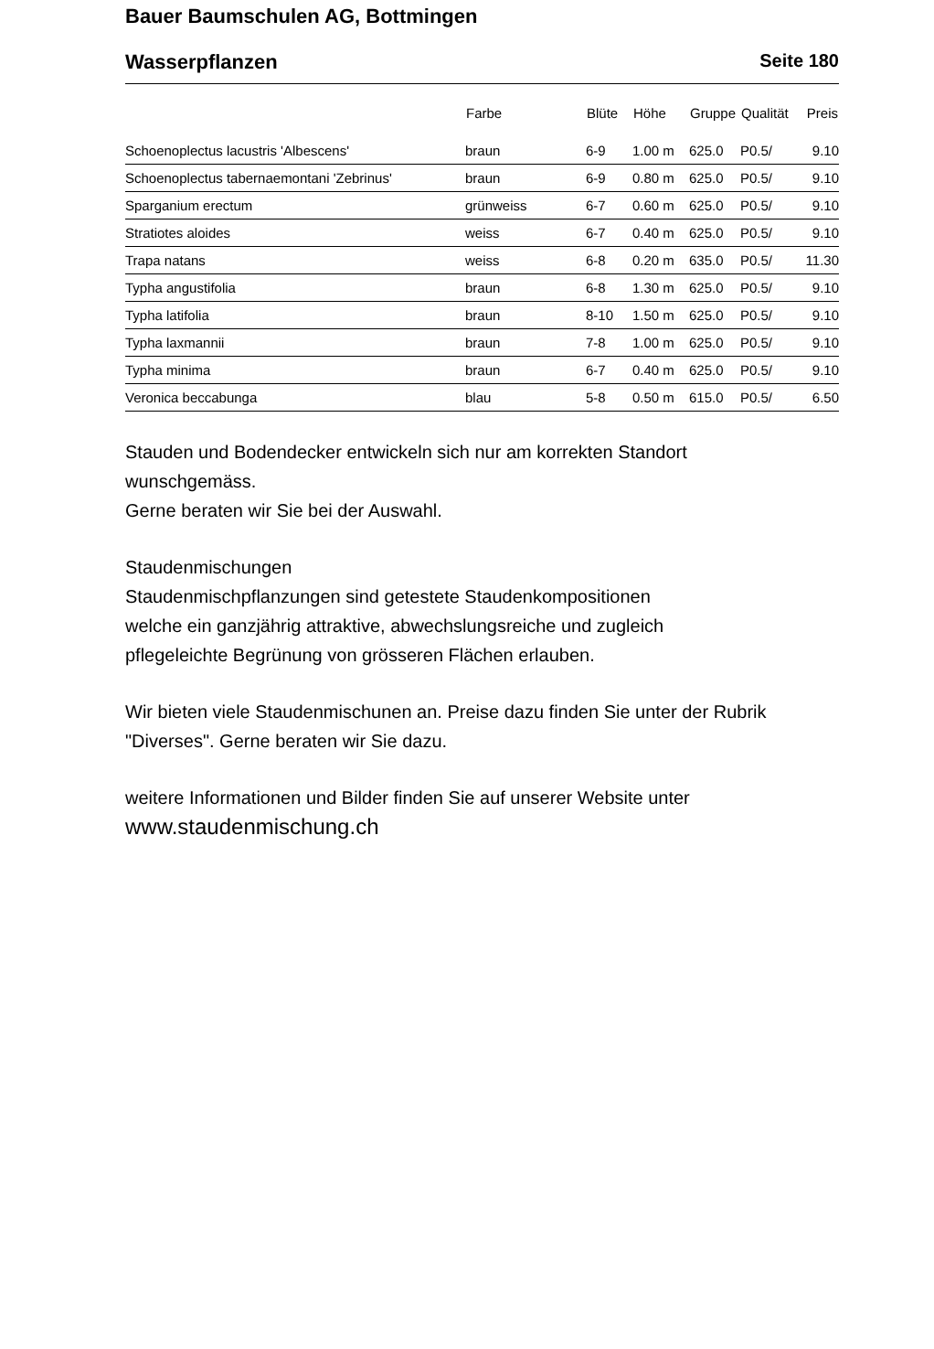Bauer Baumschulen AG, Bottmingen
Wasserpflanzen Seite 180
| | Farbe | Blüte | Höhe | Gruppe | Qualität | Preis |
| --- | --- | --- | --- | --- | --- | --- |
| Schoenoplectus lacustris 'Albescens' | braun | 6-9 | 1.00 m | 625.0 | P0.5/ | 9.10 |
| Schoenoplectus tabernaemontani 'Zebrinus' | braun | 6-9 | 0.80 m | 625.0 | P0.5/ | 9.10 |
| Sparganium erectum | grünweiss | 6-7 | 0.60 m | 625.0 | P0.5/ | 9.10 |
| Stratiotes aloides | weiss | 6-7 | 0.40 m | 625.0 | P0.5/ | 9.10 |
| Trapa natans | weiss | 6-8 | 0.20 m | 635.0 | P0.5/ | 11.30 |
| Typha angustifolia | braun | 6-8 | 1.30 m | 625.0 | P0.5/ | 9.10 |
| Typha latifolia | braun | 8-10 | 1.50 m | 625.0 | P0.5/ | 9.10 |
| Typha laxmannii | braun | 7-8 | 1.00 m | 625.0 | P0.5/ | 9.10 |
| Typha minima | braun | 6-7 | 0.40 m | 625.0 | P0.5/ | 9.10 |
| Veronica beccabunga | blau | 5-8 | 0.50 m | 615.0 | P0.5/ | 6.50 |
Stauden und Bodendecker entwickeln sich nur am korrekten Standort
wunschgemäss.
Gerne beraten wir Sie bei der Auswahl.
Staudenmischungen
Staudenmischpflanzungen sind getestete Staudenkompositionen
welche ein ganzjährig attraktive, abwechslungsreiche und zugleich
pflegeleichte Begrünung von grösseren Flächen erlauben.
Wir bieten viele Staudenmischunen an. Preise dazu finden Sie unter der Rubrik
"Diverses". Gerne beraten wir Sie dazu.
weitere Informationen und Bilder finden Sie auf unserer Website unter
www.staudenmischung.ch